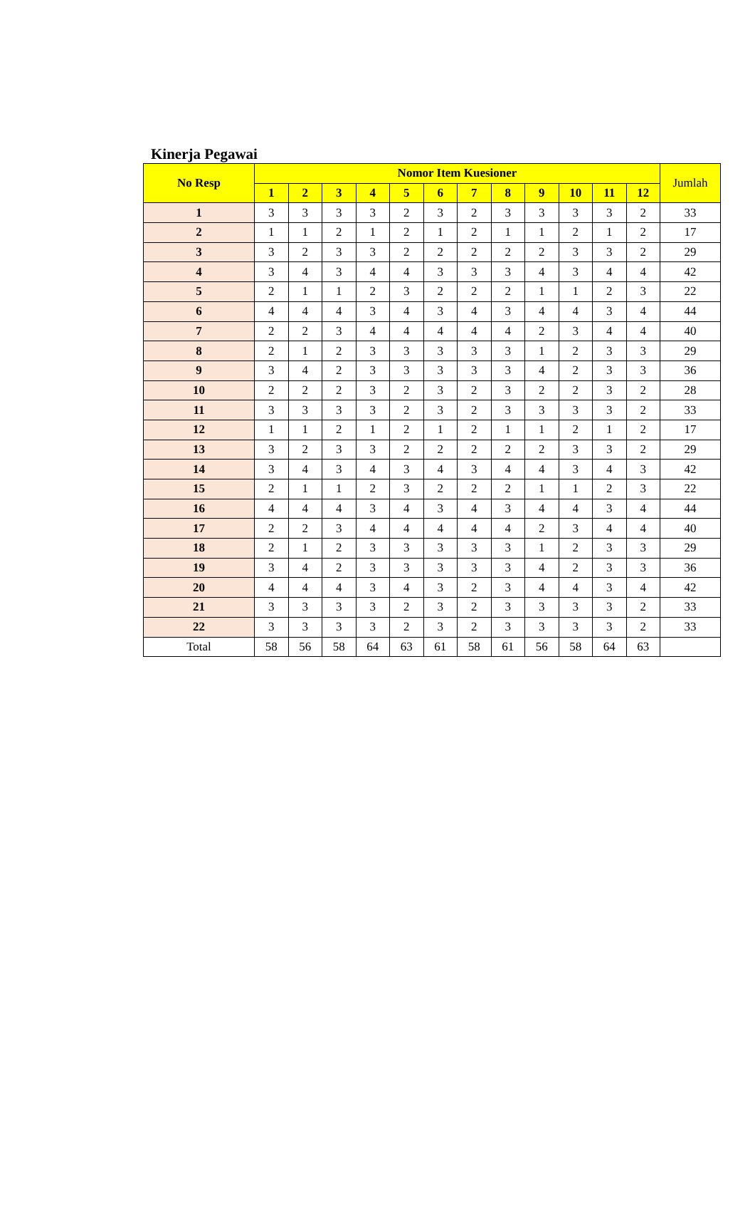Kinerja Pegawai
| No Resp | Nomor Item Kuesioner | | | | | | | | | | | | Jumlah |
| --- | --- | --- | --- | --- | --- | --- | --- | --- | --- | --- | --- | --- | --- |
| | 1 | 2 | 3 | 4 | 5 | 6 | 7 | 8 | 9 | 10 | 11 | 12 | |
| 1 | 3 | 3 | 3 | 3 | 2 | 3 | 2 | 3 | 3 | 3 | 3 | 2 | 33 |
| 2 | 1 | 1 | 2 | 1 | 2 | 1 | 2 | 1 | 1 | 2 | 1 | 2 | 17 |
| 3 | 3 | 2 | 3 | 3 | 2 | 2 | 2 | 2 | 2 | 3 | 3 | 2 | 29 |
| 4 | 3 | 4 | 3 | 4 | 4 | 3 | 3 | 3 | 4 | 3 | 4 | 4 | 42 |
| 5 | 2 | 1 | 1 | 2 | 3 | 2 | 2 | 2 | 1 | 1 | 2 | 3 | 22 |
| 6 | 4 | 4 | 4 | 3 | 4 | 3 | 4 | 3 | 4 | 4 | 3 | 4 | 44 |
| 7 | 2 | 2 | 3 | 4 | 4 | 4 | 4 | 4 | 2 | 3 | 4 | 4 | 40 |
| 8 | 2 | 1 | 2 | 3 | 3 | 3 | 3 | 3 | 1 | 2 | 3 | 3 | 29 |
| 9 | 3 | 4 | 2 | 3 | 3 | 3 | 3 | 3 | 4 | 2 | 3 | 3 | 36 |
| 10 | 2 | 2 | 2 | 3 | 2 | 3 | 2 | 3 | 2 | 2 | 3 | 2 | 28 |
| 11 | 3 | 3 | 3 | 3 | 2 | 3 | 2 | 3 | 3 | 3 | 3 | 2 | 33 |
| 12 | 1 | 1 | 2 | 1 | 2 | 1 | 2 | 1 | 1 | 2 | 1 | 2 | 17 |
| 13 | 3 | 2 | 3 | 3 | 2 | 2 | 2 | 2 | 2 | 3 | 3 | 2 | 29 |
| 14 | 3 | 4 | 3 | 4 | 3 | 4 | 3 | 4 | 4 | 3 | 4 | 3 | 42 |
| 15 | 2 | 1 | 1 | 2 | 3 | 2 | 2 | 2 | 1 | 1 | 2 | 3 | 22 |
| 16 | 4 | 4 | 4 | 3 | 4 | 3 | 4 | 3 | 4 | 4 | 3 | 4 | 44 |
| 17 | 2 | 2 | 3 | 4 | 4 | 4 | 4 | 4 | 2 | 3 | 4 | 4 | 40 |
| 18 | 2 | 1 | 2 | 3 | 3 | 3 | 3 | 3 | 1 | 2 | 3 | 3 | 29 |
| 19 | 3 | 4 | 2 | 3 | 3 | 3 | 3 | 3 | 4 | 2 | 3 | 3 | 36 |
| 20 | 4 | 4 | 4 | 3 | 4 | 3 | 2 | 3 | 4 | 4 | 3 | 4 | 42 |
| 21 | 3 | 3 | 3 | 3 | 2 | 3 | 2 | 3 | 3 | 3 | 3 | 2 | 33 |
| 22 | 3 | 3 | 3 | 3 | 2 | 3 | 2 | 3 | 3 | 3 | 3 | 2 | 33 |
| Total | 58 | 56 | 58 | 64 | 63 | 61 | 58 | 61 | 56 | 58 | 64 | 63 | |